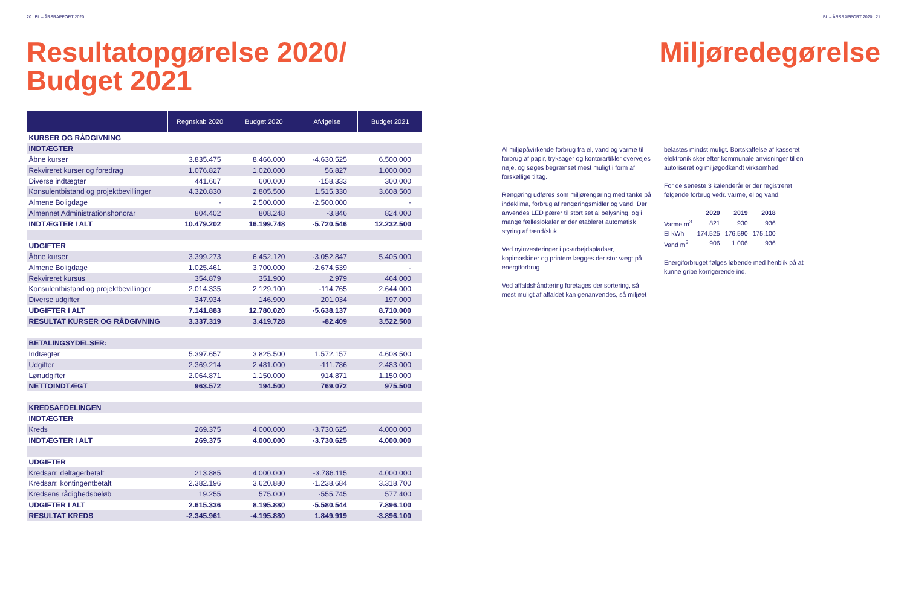20 | BL – ÅRSRAPPORT 2020
Resultatopgørelse 2020/
Budget 2021
| | Regnskab 2020 | Budget 2020 | Afvigelse | Budget 2021 |
| --- | --- | --- | --- | --- |
| KURSER OG RÅDGIVNING | | | | |
| INDTÆGTER | | | | |
| Åbne kurser | 3.835.475 | 8.466.000 | -4.630.525 | 6.500.000 |
| Rekvireret kurser og foredrag | 1.076.827 | 1.020.000 | 56.827 | 1.000.000 |
| Diverse indtægter | 441.667 | 600.000 | -158.333 | 300.000 |
| Konsulentbistand og projektbevillinger | 4.320.830 | 2.805.500 | 1.515.330 | 3.608.500 |
| Almene Boligdage | - | 2.500.000 | -2.500.000 | - |
| Almennet Administrationshonorar | 804.402 | 808.248 | -3.846 | 824.000 |
| INDTÆGTER I ALT | 10.479.202 | 16.199.748 | -5.720.546 | 12.232.500 |
| UDGIFTER | | | | |
| Åbne kurser | 3.399.273 | 6.452.120 | -3.052.847 | 5.405.000 |
| Almene Boligdage | 1.025.461 | 3.700.000 | -2.674.539 | - |
| Rekvireret kursus | 354.879 | 351.900 | 2.979 | 464.000 |
| Konsulentbistand og projektbevillinger | 2.014.335 | 2.129.100 | -114.765 | 2.644.000 |
| Diverse udgifter | 347.934 | 146.900 | 201.034 | 197.000 |
| UDGIFTER I ALT | 7.141.883 | 12.780.020 | -5.638.137 | 8.710.000 |
| RESULTAT KURSER OG RÅDGIVNING | 3.337.319 | 3.419.728 | -82.409 | 3.522.500 |
| BETALINGSYDELSER: | | | | |
| Indtægter | 5.397.657 | 3.825.500 | 1.572.157 | 4.608.500 |
| Udgifter | 2.369.214 | 2.481.000 | -111.786 | 2.483.000 |
| Lønudgifter | 2.064.871 | 1.150.000 | 914.871 | 1.150.000 |
| NETTOINDTÆGT | 963.572 | 194.500 | 769.072 | 975.500 |
| KREDSAFDELINGEN | | | | |
| INDTÆGTER | | | | |
| Kreds | 269.375 | 4.000.000 | -3.730.625 | 4.000.000 |
| INDTÆGTER I ALT | 269.375 | 4.000.000 | -3.730.625 | 4.000.000 |
| UDGIFTER | | | | |
| Kredsarr. deltagerbetalt | 213.885 | 4.000.000 | -3.786.115 | 4.000.000 |
| Kredsarr. kontingentbetalt | 2.382.196 | 3.620.880 | -1.238.684 | 3.318.700 |
| Kredsens rådighedsbeløb | 19.255 | 575.000 | -555.745 | 577.400 |
| UDGIFTER I ALT | 2.615.336 | 8.195.880 | -5.580.544 | 7.896.100 |
| RESULTAT KREDS | -2.345.961 | -4.195.880 | 1.849.919 | -3.896.100 |
BL – ÅRSRAPPORT 2020 | 21
Miljøredegørelse
Al miljøpåvirkende forbrug fra el, vand og varme til forbrug af papir, tryksager og kontorartikler overvejes nøje, og søges begrænset mest muligt i form af forskellige tiltag.
Rengøring udføres som miljørengøring med tanke på indeklima, forbrug af rengøringsmidler og vand. Der anvendes LED pærer til stort set al belysning, og i mange fælleslokaler er der etableret automatisk styring af tænd/sluk.
Ved nyinvesteringer i pc-arbejdspladser, kopimaskiner og printere lægges der stor vægt på energiforbrug.
Ved affaldshåndtering foretages der sortering, så mest muligt af affaldet kan genanvendes, så miljøet
belastes mindst muligt. Bortskaffelse af kasseret elektronik sker efter kommunale anvisninger til en autoriseret og miljøgodkendt virksomhed.
For de seneste 3 kalenderår er der registreret følgende forbrug vedr. varme, el og vand:
| | 2020 | 2019 | 2018 |
| Varme m<sup>3</sup> | 821 | 930 | 936 |
| El kWh | 174.525 | 176.590 | 175.100 |
| Vand m<sup>3</sup> | 906 | 1.006 | 936 |
Energiforbruget følges løbende med henblik på at kunne gribe korrigerende ind.